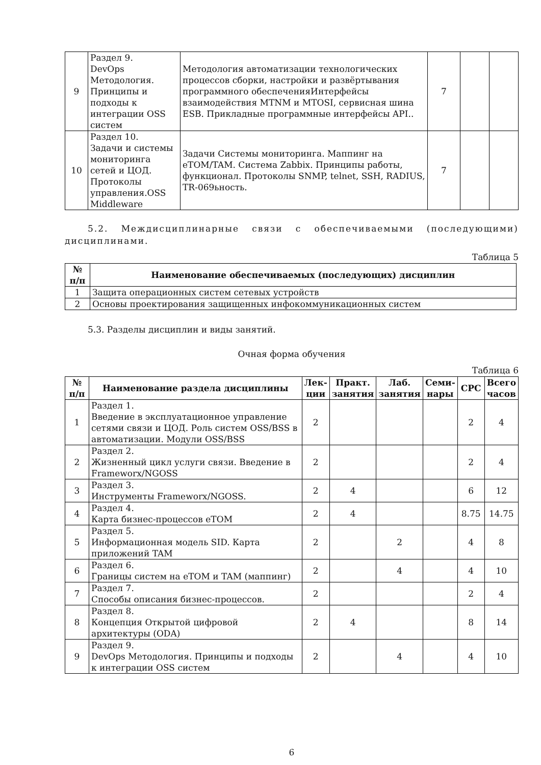| 9 | Раздел 9. DevOps Методология. Принципы и подходы к интеграции OSS систем | Методология автоматизации технологических процессов сборки, настройки и развёртывания программного обеспеченияИнтерфейсы взаимодействия MTNM и MTOSI, сервисная шина ESB. Прикладные программные интерфейсы API.. | 7 | | |
| 10 | Раздел 10. Задачи и системы мониторинга сетей и ЦОД. Протоколы управления.OSS Middleware | Задачи Системы мониторинга. Маппинг на eTOM/TAM. Система Zabbix. Принципы работы, функционал. Протоколы SNMP, telnet, SSH, RADIUS, TR-069ьность. | 7 | | |
5.2. Междисциплинарные связи с обеспечиваемыми (последующими) дисциплинами.
Таблица 5
| № п/п | Наименование обеспечиваемых (последующих) дисциплин |
| --- | --- |
| 1 | Защита операционных систем сетевых устройств |
| 2 | Основы проектирования защищенных инфокоммуникационных систем |
5.3. Разделы дисциплин и виды занятий.
Очная форма обучения
Таблица 6
| № п/п | Наименование раздела дисциплины | Лек- ции | Практ. занятия | Лаб. занятия | Семи- нары | СРС | Всего часов |
| --- | --- | --- | --- | --- | --- | --- | --- |
| 1 | Раздел 1. Введение в эксплуатационное управление сетями связи и ЦОД. Роль систем OSS/BSS в автоматизации. Модули OSS/BSS | 2 | | | | 2 | 4 |
| 2 | Раздел 2. Жизненный цикл услуги связи. Введение в Frameworx/NGOSS | 2 | | | | 2 | 4 |
| 3 | Раздел 3. Инструменты Frameworx/NGOSS. | 2 | 4 | | | 6 | 12 |
| 4 | Раздел 4. Карта бизнес-процессов eTOM | 2 | 4 | | | 8.75 | 14.75 |
| 5 | Раздел 5. Информационная модель SID. Карта приложений TAM | 2 | | 2 | | 4 | 8 |
| 6 | Раздел 6. Границы систем на eTOM и TAM (маппинг) | 2 | | 4 | | 4 | 10 |
| 7 | Раздел 7. Способы описания бизнес-процессов. | 2 | | | | 2 | 4 |
| 8 | Раздел 8. Концепция Открытой цифровой архитектуры (ODA) | 2 | 4 | | | 8 | 14 |
| 9 | Раздел 9. DevOps Методология. Принципы и подходы к интеграции OSS систем | 2 | | 4 | | 4 | 10 |
6